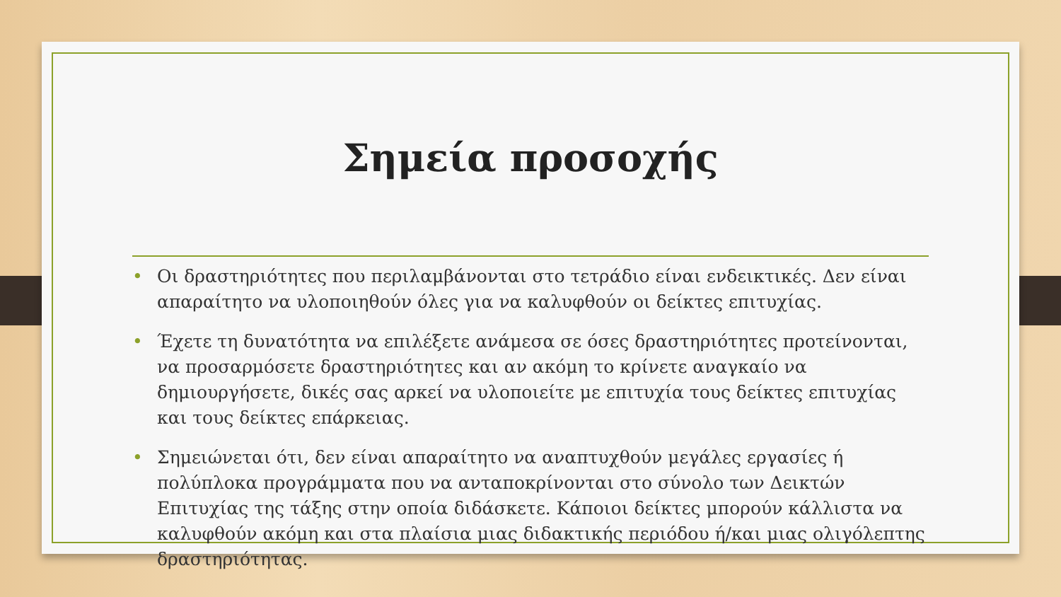Σημεία προσοχής
• Οι δραστηριότητες που περιλαμβάνονται στο τετράδιο είναι ενδεικτικές. Δεν είναι απαραίτητο να υλοποιηθούν όλες για να καλυφθούν οι δείκτες επιτυχίας.
• Έχετε τη δυνατότητα να επιλέξετε ανάμεσα σε όσες δραστηριότητες προτείνονται, να προσαρμόσετε δραστηριότητες και αν ακόμη το κρίνετε αναγκαίο να δημιουργήσετε, δικές σας αρκεί να υλοποιείτε με επιτυχία τους δείκτες επιτυχίας και τους δείκτες επάρκειας.
• Σημειώνεται ότι, δεν είναι απαραίτητο να αναπτυχθούν μεγάλες εργασίες ή πολύπλοκα προγράμματα που να ανταποκρίνονται στο σύνολο των Δεικτών Επιτυχίας της τάξης στην οποία διδάσκετε. Κάποιοι δείκτες μπορούν κάλλιστα να καλυφθούν ακόμη και στα πλαίσια μιας διδακτικής περιόδου ή/και μιας ολιγόλεπτης δραστηριότητας.